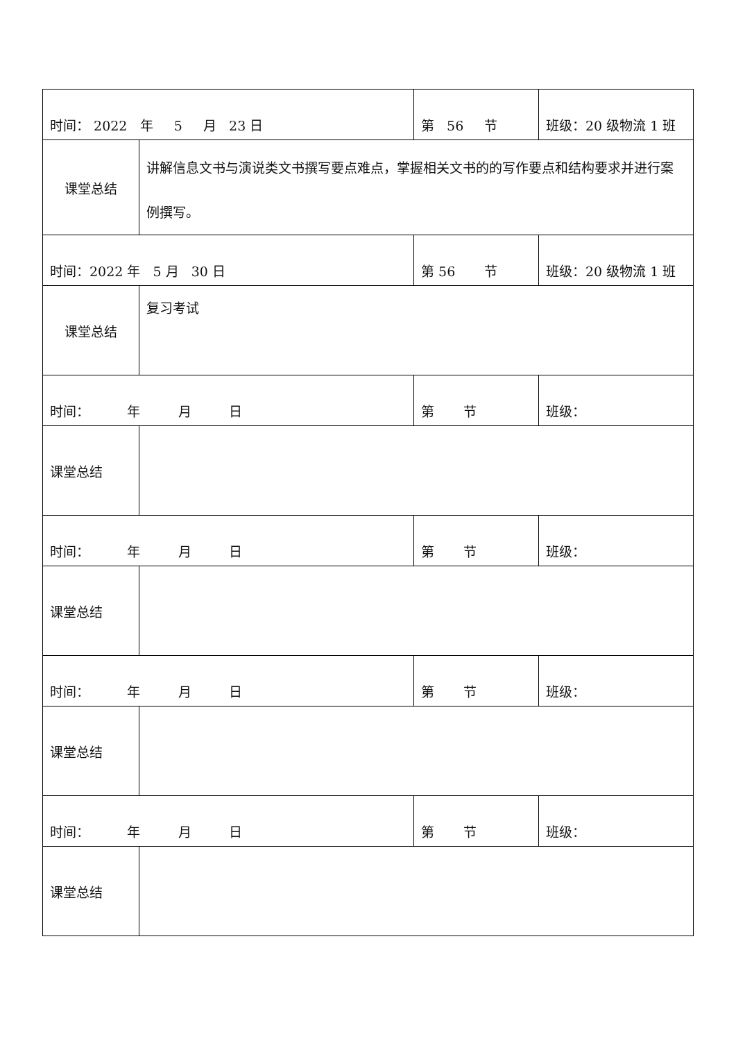| 时间： 2022 年 5 月 23 日 | | 第 56 节 | 班级：20 级物流 1 班 |
| 课堂总结 | 讲解信息文书与演说类文书撰写要点难点，掌握相关文书的的写作要点和结构要求并进行案例撰写。 | | |
| 时间：2022 年 5 月 30 日 | | 第 56 节 | 班级：20 级物流 1 班 |
| 课堂总结 | 复习考试 | | |
| 时间： 年 月 日 | | 第 节 | 班级： |
| 课堂总结 | | | |
| 时间： 年 月 日 | | 第 节 | 班级： |
| 课堂总结 | | | |
| 时间： 年 月 日 | | 第 节 | 班级： |
| 课堂总结 | | | |
| 时间： 年 月 日 | | 第 节 | 班级： |
| 课堂总结 | | | |